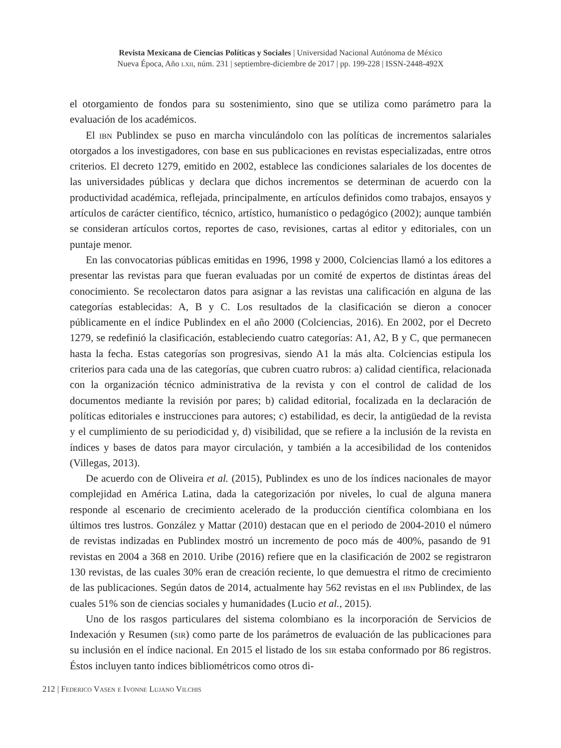Revista Mexicana de Ciencias Políticas y Sociales | Universidad Nacional Autónoma de México
Nueva Época, Año lxii, núm. 231 | septiembre-diciembre de 2017 | pp. 199-228 | ISSN-2448-492X
el otorgamiento de fondos para su sostenimiento, sino que se utiliza como parámetro para la evaluación de los académicos.
El ibn Publindex se puso en marcha vinculándolo con las políticas de incrementos salariales otorgados a los investigadores, con base en sus publicaciones en revistas especializadas, entre otros criterios. El decreto 1279, emitido en 2002, establece las condiciones salariales de los docentes de las universidades públicas y declara que dichos incrementos se determinan de acuerdo con la productividad académica, reflejada, principalmente, en artículos definidos como trabajos, ensayos y artículos de carácter científico, técnico, artístico, humanístico o pedagógico (2002); aunque también se consideran artículos cortos, reportes de caso, revisiones, cartas al editor y editoriales, con un puntaje menor.
En las convocatorias públicas emitidas en 1996, 1998 y 2000, Colciencias llamó a los editores a presentar las revistas para que fueran evaluadas por un comité de expertos de distintas áreas del conocimiento. Se recolectaron datos para asignar a las revistas una calificación en alguna de las categorías establecidas: A, B y C. Los resultados de la clasificación se dieron a conocer públicamente en el índice Publindex en el año 2000 (Colciencias, 2016). En 2002, por el Decreto 1279, se redefinió la clasificación, estableciendo cuatro categorías: A1, A2, B y C, que permanecen hasta la fecha. Estas categorías son progresivas, siendo A1 la más alta. Colciencias estipula los criterios para cada una de las categorías, que cubren cuatro rubros: a) calidad científica, relacionada con la organización técnico administrativa de la revista y con el control de calidad de los documentos mediante la revisión por pares; b) calidad editorial, focalizada en la declaración de políticas editoriales e instrucciones para autores; c) estabilidad, es decir, la antigüedad de la revista y el cumplimiento de su periodicidad y, d) visibilidad, que se refiere a la inclusión de la revista en índices y bases de datos para mayor circulación, y también a la accesibilidad de los contenidos (Villegas, 2013).
De acuerdo con de Oliveira et al. (2015), Publindex es uno de los índices nacionales de mayor complejidad en América Latina, dada la categorización por niveles, lo cual de alguna manera responde al escenario de crecimiento acelerado de la producción científica colombiana en los últimos tres lustros. González y Mattar (2010) destacan que en el periodo de 2004-2010 el número de revistas indizadas en Publindex mostró un incremento de poco más de 400%, pasando de 91 revistas en 2004 a 368 en 2010. Uribe (2016) refiere que en la clasificación de 2002 se registraron 130 revistas, de las cuales 30% eran de creación reciente, lo que demuestra el ritmo de crecimiento de las publicaciones. Según datos de 2014, actualmente hay 562 revistas en el ibn Publindex, de las cuales 51% son de ciencias sociales y humanidades (Lucio et al., 2015).
Uno de los rasgos particulares del sistema colombiano es la incorporación de Servicios de Indexación y Resumen (sir) como parte de los parámetros de evaluación de las publicaciones para su inclusión en el índice nacional. En 2015 el listado de los sir estaba conformado por 86 registros. Éstos incluyen tanto índices bibliométricos como otros di-
212 | Federico Vasen e Ivonne Lujano Vilchis